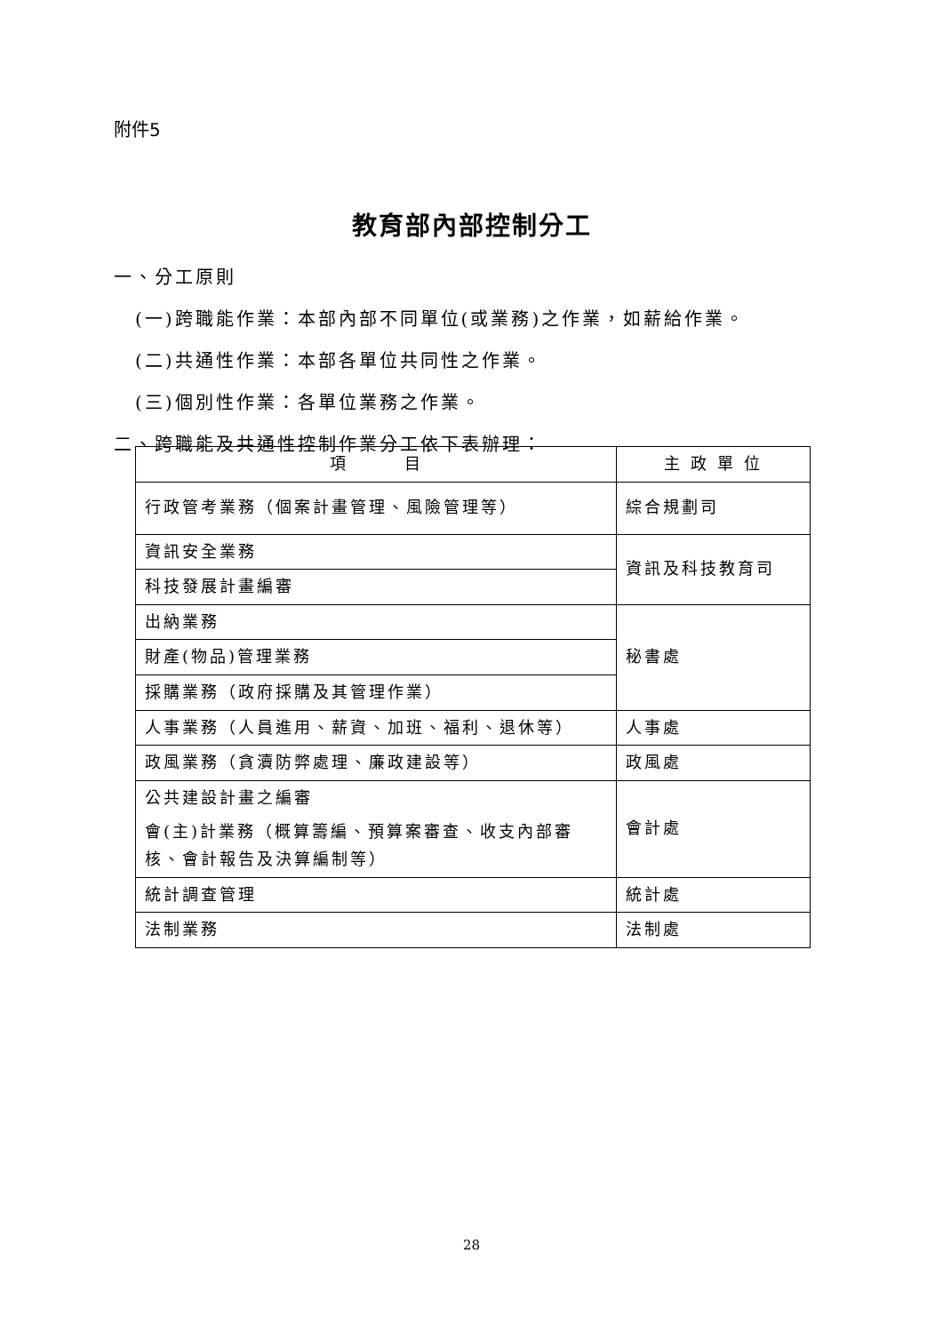附件5
教育部內部控制分工
一、分工原則
(一)跨職能作業：本部內部不同單位(或業務)之作業，如薪給作業。
(二)共通性作業：本部各單位共同性之作業。
(三)個別性作業：各單位業務之作業。
二、跨職能及共通性控制作業分工依下表辦理：
| 項 目 | 主 政 單 位 |
| --- | --- |
| 行政管考業務（個案計畫管理、風險管理等） | 綜合規劃司 |
| 資訊安全業務 | 資訊及科技教育司 |
| 科技發展計畫編審 | |
| 出納業務 | 秘書處 |
| 財產(物品)管理業務 | |
| 採購業務（政府採購及其管理作業） | |
| 人事業務（人員進用、薪資、加班、福利、退休等） | 人事處 |
| 政風業務（貪瀆防弊處理、廉政建設等） | 政風處 |
| 公共建設計畫之編審 | 會計處 |
| 會(主)計業務（概算籌編、預算案審查、收支內部審核、會計報告及決算編制等） | |
| 統計調查管理 | 統計處 |
| 法制業務 | 法制處 |
28